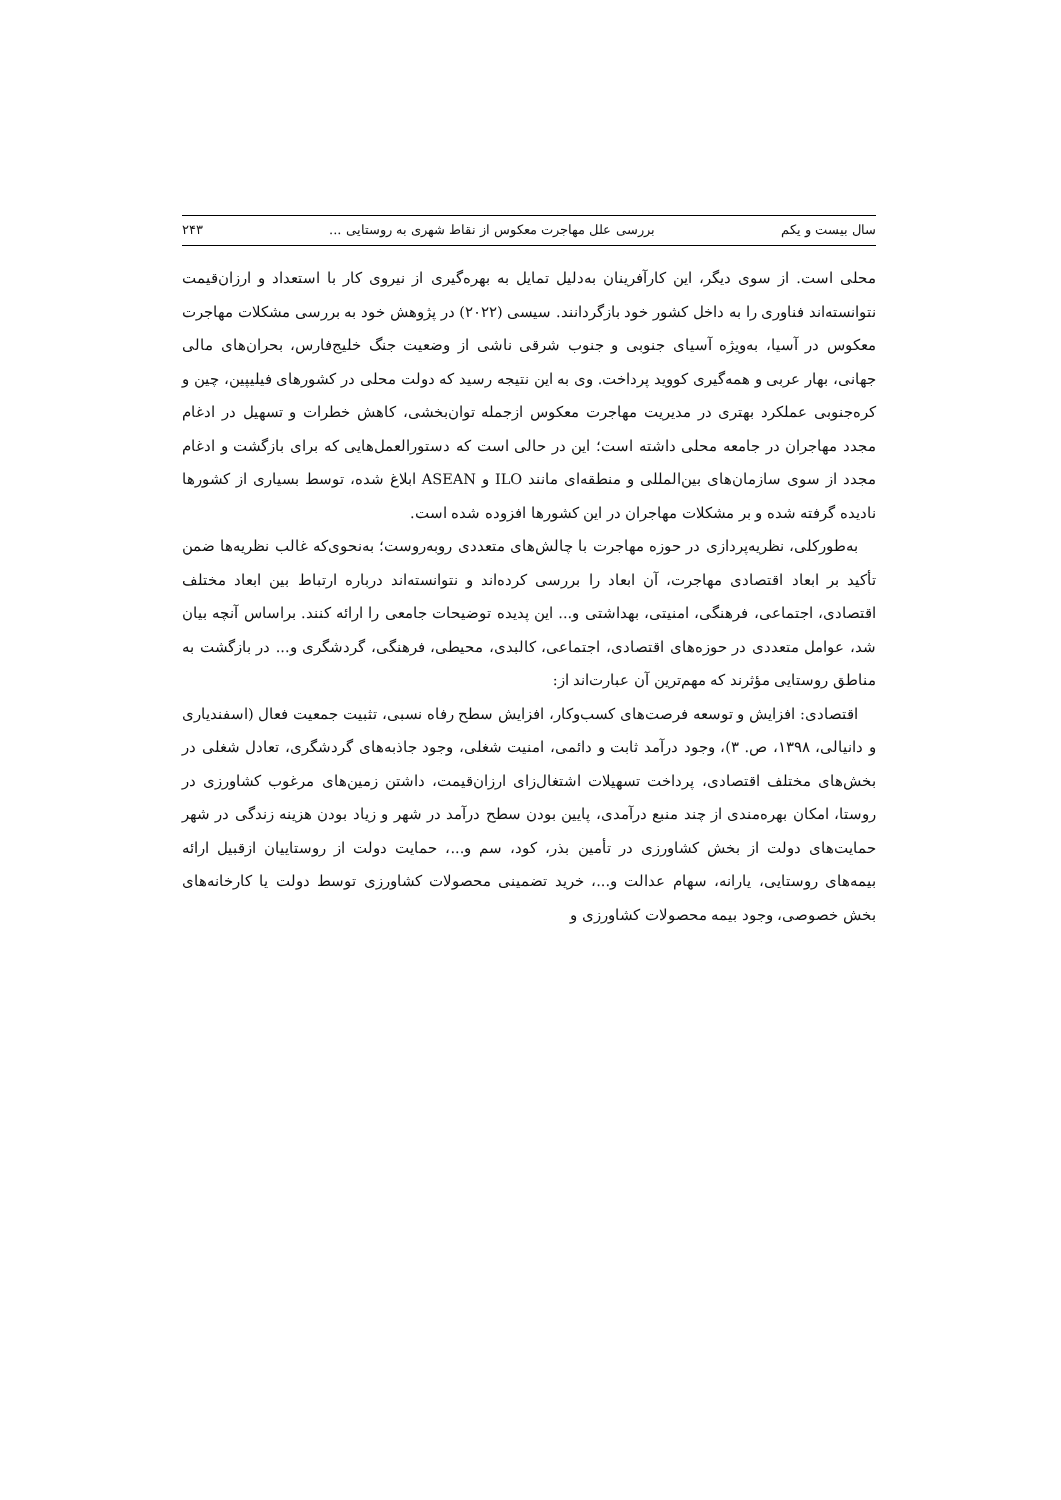سال بیست و یکم بررسی علل مهاجرت معکوس از نقاط شهری به روستایی ... ۲۴۳
محلی است. از سوی دیگر، این کارآفرینان به‌دلیل تمایل به بهره‌گیری از نیروی کار با استعداد و ارزان‌قیمت نتوانسته‌اند فناوری را به داخل کشور خود بازگردانند. سیسی (۲۰۲۲) در پژوهش خود به بررسی مشکلات مهاجرت معکوس در آسیا، به‌ویژه آسیای جنوبی و جنوب شرقی ناشی از وضعیت جنگ خلیج‌فارس، بحران‌های مالی جهانی، بهار عربی و همه‌گیری کووید پرداخت. وی به این نتیجه رسید که دولت محلی در کشورهای فیلیپین، چین و کره‌جنوبی عملکرد بهتری در مدیریت مهاجرت معکوس ازجمله توان‌بخشی، کاهش خطرات و تسهیل در ادغام مجدد مهاجران در جامعه محلی داشته است؛ این در حالی است که دستورالعمل‌هایی که برای بازگشت و ادغام مجدد از سوی سازمان‌های بین‌المللی و منطقه‌ای مانند ILO و ASEAN ابلاغ شده، توسط بسیاری از کشورها نادیده گرفته شده و بر مشکلات مهاجران در این کشورها افزوده شده است.
به‌طورکلی، نظریه‌پردازی در حوزه مهاجرت با چالش‌های متعددی روبه‌روست؛ به‌نحوی‌که غالب نظریه‌ها ضمن تأکید بر ابعاد اقتصادی مهاجرت، آن ابعاد را بررسی کرده‌اند و نتوانسته‌اند درباره ارتباط بین ابعاد مختلف اقتصادی، اجتماعی، فرهنگی، امنیتی، بهداشتی و... این پدیده توضیحات جامعی را ارائه کنند. براساس آنچه بیان شد، عوامل متعددی در حوزه‌های اقتصادی، اجتماعی، کالبدی، محیطی، فرهنگی، گردشگری و... در بازگشت به مناطق روستایی مؤثرند که مهم‌ترین آن عبارت‌اند از:
اقتصادی: افزایش و توسعه فرصت‌های کسب‌وکار، افزایش سطح رفاه نسبی، تثبیت جمعیت فعال (اسفندیاری و دانیالی، ۱۳۹۸، ص. ۳)، وجود درآمد ثابت و دائمی، امنیت شغلی، وجود جاذبه‌های گردشگری، تعادل شغلی در بخش‌های مختلف اقتصادی، پرداخت تسهیلات اشتغال‌زای ارزان‌قیمت، داشتن زمین‌های مرغوب کشاورزی در روستا، امکان بهره‌مندی از چند منبع درآمدی، پایین بودن سطح درآمد در شهر و زیاد بودن هزینه زندگی در شهر حمایت‌های دولت از بخش کشاورزی در تأمین بذر، کود، سم و...، حمایت دولت از روستاییان ازقبیل ارائه بیمه‌های روستایی، یارانه، سهام عدالت و...، خرید تضمینی محصولات کشاورزی توسط دولت یا کارخانه‌های بخش خصوصی، وجود بیمه محصولات کشاورزی و